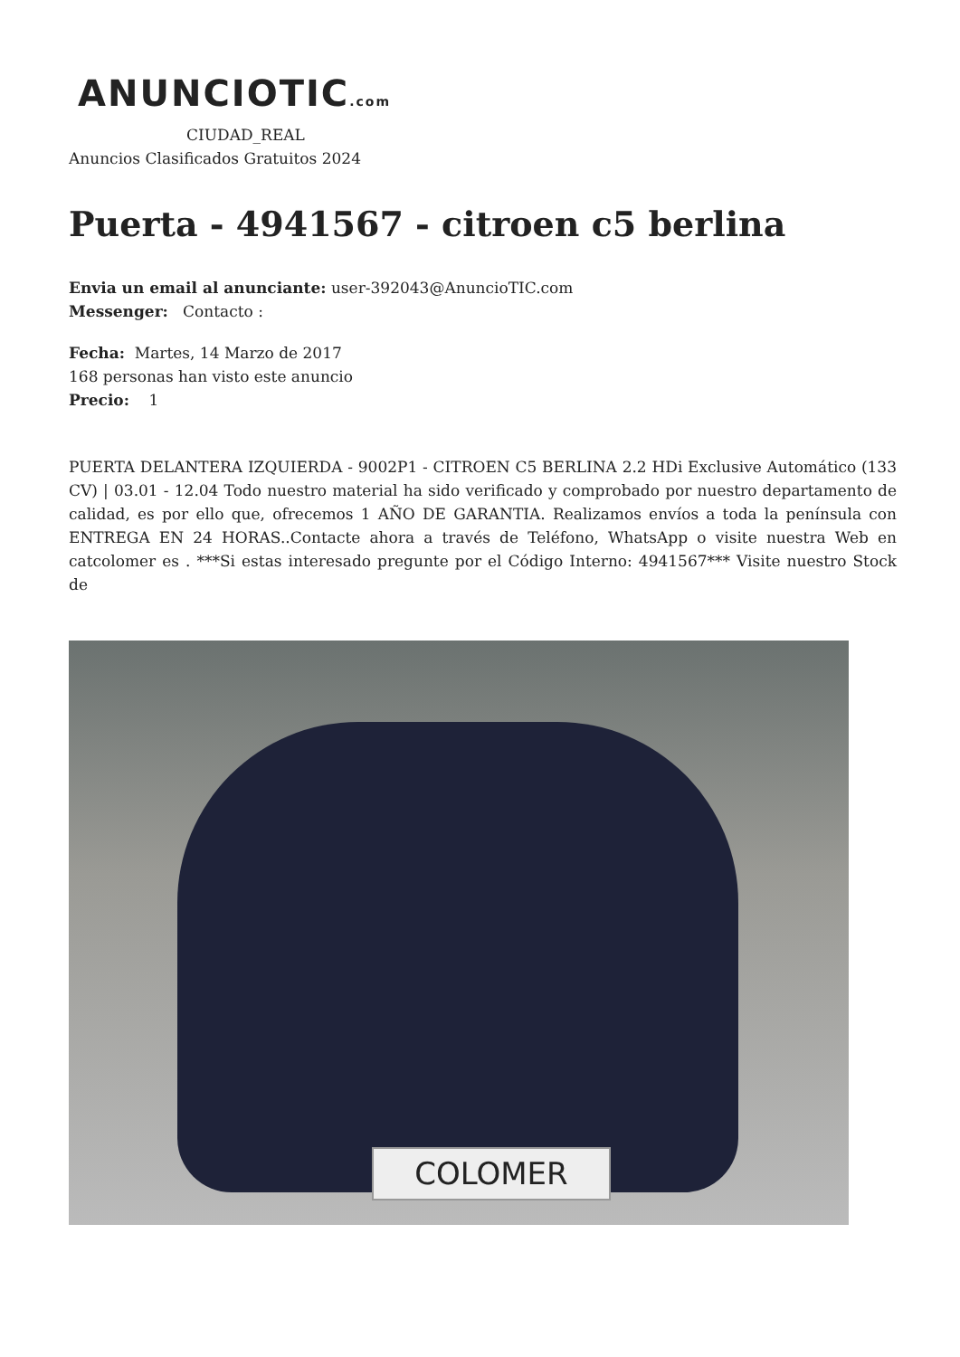ANUNCIOTIC.com
CIUDAD_REAL
Anuncios Clasificados Gratuitos 2024
Puerta - 4941567 - citroen c5 berlina
Envia un email al anunciante: user-392043@AnuncioTIC.com
Messenger: Contacto :
Fecha: Martes, 14 Marzo de 2017
168 personas han visto este anuncio
Precio: 1
PUERTA DELANTERA IZQUIERDA - 9002P1 - CITROEN C5 BERLINA 2.2 HDi Exclusive Automático (133 CV) | 03.01 - 12.04 Todo nuestro material ha sido verificado y comprobado por nuestro departamento de calidad, es por ello que, ofrecemos 1 AÑO DE GARANTIA. Realizamos envíos a toda la península con ENTREGA EN 24 HORAS..Contacte ahora a través de Teléfono, WhatsApp o visite nuestra Web en catcolomer es . ***Si estas interesado pregunte por el Código Interno: 4941567*** Visite nuestro Stock de
COLOMER